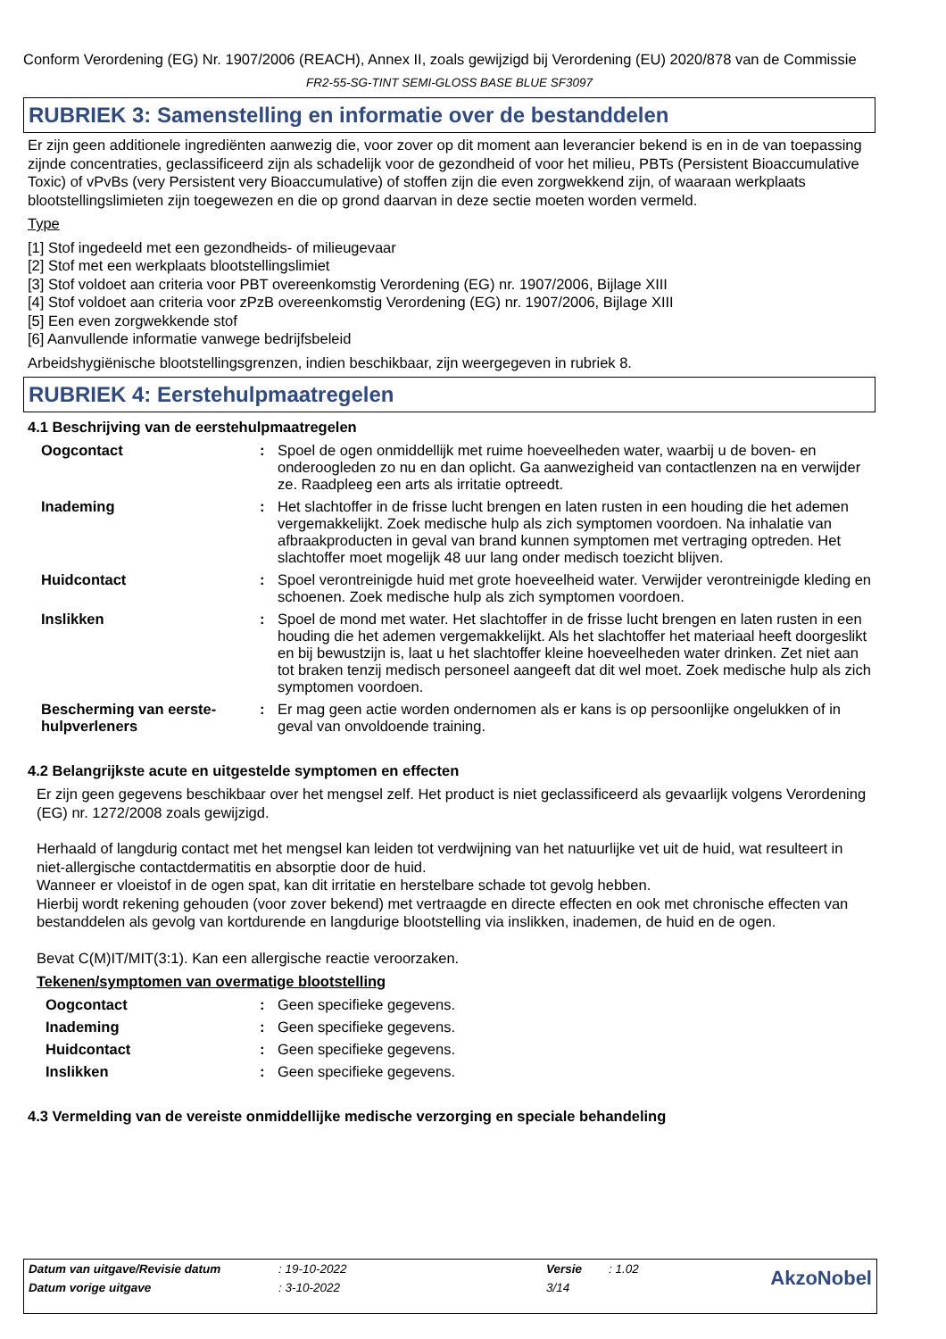Conform Verordening (EG) Nr. 1907/2006 (REACH), Annex II, zoals gewijzigd bij Verordening (EU) 2020/878 van de Commissie
FR2-55-SG-TINT SEMI-GLOSS BASE BLUE SF3097
RUBRIEK 3: Samenstelling en informatie over de bestanddelen
Er zijn geen additionele ingrediënten aanwezig die, voor zover op dit moment aan leverancier bekend is en in de van toepassing zijnde concentraties, geclassificeerd zijn als schadelijk voor de gezondheid of voor het milieu, PBTs (Persistent Bioaccumulative Toxic) of vPvBs (very Persistent very Bioaccumulative) of stoffen zijn die even zorgwekkend zijn, of waaraan werkplaats blootstellingslimieten zijn toegewezen en die op grond daarvan in deze sectie moeten worden vermeld.
Type
[1] Stof ingedeeld met een gezondheids- of milieugevaar
[2] Stof met een werkplaats blootstellingslimiet
[3] Stof voldoet aan criteria voor PBT overeenkomstig Verordening (EG) nr. 1907/2006, Bijlage XIII
[4] Stof voldoet aan criteria voor zPzB overeenkomstig Verordening (EG) nr. 1907/2006, Bijlage XIII
[5] Een even zorgwekkende stof
[6] Aanvullende informatie vanwege bedrijfsbeleid
Arbeidshygiënische blootstellingsgrenzen, indien beschikbaar, zijn weergegeven in rubriek 8.
RUBRIEK 4: Eerstehulpmaatregelen
4.1 Beschrijving van de eerstehulpmaatregelen
Oogcontact : Spoel de ogen onmiddellijk met ruime hoeveelheden water, waarbij u de boven- en onderoogleden zo nu en dan oplicht. Ga aanwezigheid van contactlenzen na en verwijder ze. Raadpleeg een arts als irritatie optreedt.
Inademing : Het slachtoffer in de frisse lucht brengen en laten rusten in een houding die het ademen vergemakkelijkt. Zoek medische hulp als zich symptomen voordoen. Na inhalatie van afbraakproducten in geval van brand kunnen symptomen met vertraging optreden. Het slachtoffer moet mogelijk 48 uur lang onder medisch toezicht blijven.
Huidcontact : Spoel verontreinigde huid met grote hoeveelheid water. Verwijder verontreinigde kleding en schoenen. Zoek medische hulp als zich symptomen voordoen.
Inslikken : Spoel de mond met water. Het slachtoffer in de frisse lucht brengen en laten rusten in een houding die het ademen vergemakkelijkt. Als het slachtoffer het materiaal heeft doorgeslikt en bij bewustzijn is, laat u het slachtoffer kleine hoeveelheden water drinken. Zet niet aan tot braken tenzij medisch personeel aangeeft dat dit wel moet. Zoek medische hulp als zich symptomen voordoen.
Bescherming van eerste-hulpverleners
: Er mag geen actie worden ondernomen als er kans is op persoonlijke ongelukken of in geval van onvoldoende training.
4.2 Belangrijkste acute en uitgestelde symptomen en effecten
Er zijn geen gegevens beschikbaar over het mengsel zelf. Het product is niet geclassificeerd als gevaarlijk volgens Verordening (EG) nr. 1272/2008 zoals gewijzigd.
Herhaald of langdurig contact met het mengsel kan leiden tot verdwijning van het natuurlijke vet uit de huid, wat resulteert in niet-allergische contactdermatitis en absorptie door de huid.
Wanneer er vloeistof in de ogen spat, kan dit irritatie en herstelbare schade tot gevolg hebben.
Hierbij wordt rekening gehouden (voor zover bekend) met vertraagde en directe effecten en ook met chronische effecten van bestanddelen als gevolg van kortdurende en langdurige blootstelling via inslikken, inademen, de huid en de ogen.
Bevat C(M)IT/MIT(3:1). Kan een allergische reactie veroorzaken.
Tekenen/symptomen van overmatige blootstelling
Oogcontact : Geen specifieke gegevens.
Inademing : Geen specifieke gegevens.
Huidcontact : Geen specifieke gegevens.
Inslikken : Geen specifieke gegevens.
4.3 Vermelding van de vereiste onmiddellijke medische verzorging en speciale behandeling
| Datum van uitgave/Revisie datum | : 19-10-2022 | Versie | : 1.02 | AkzoNobel |
| Datum vorige uitgave | : 3-10-2022 | 3/14 | | |